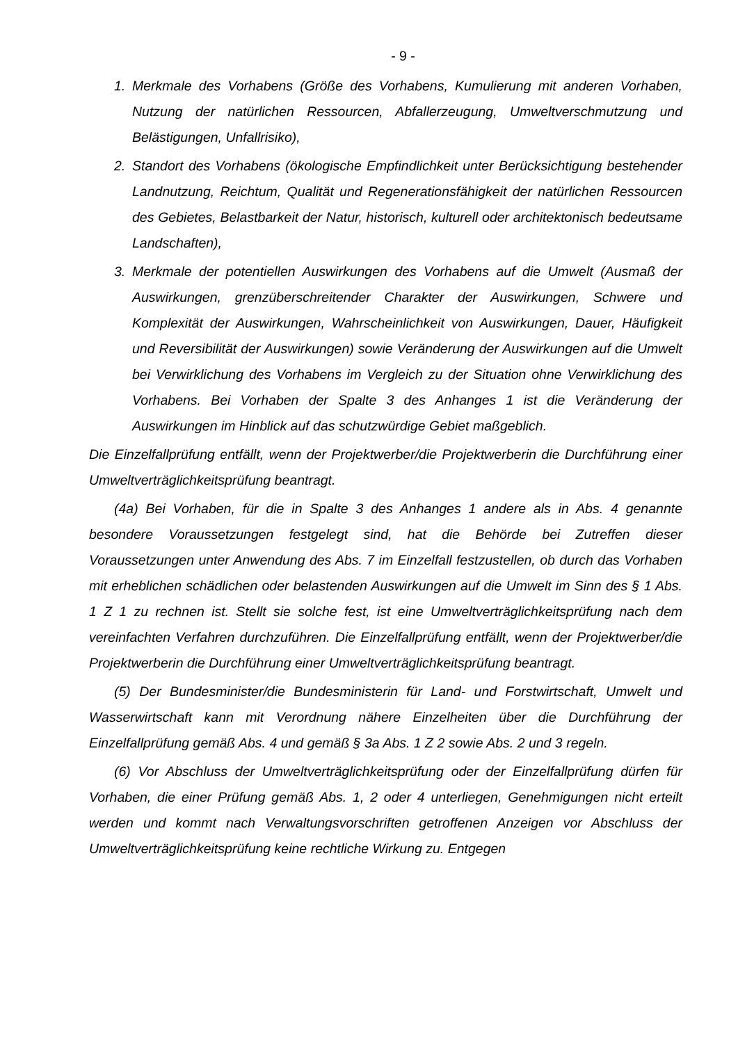- 9 -
1. Merkmale des Vorhabens (Größe des Vorhabens, Kumulierung mit anderen Vorhaben, Nutzung der natürlichen Ressourcen, Abfallerzeugung, Umweltverschmutzung und Belästigungen, Unfallrisiko),
2. Standort des Vorhabens (ökologische Empfindlichkeit unter Berücksichtigung bestehender Landnutzung, Reichtum, Qualität und Regenerationsfähigkeit der natürlichen Ressourcen des Gebietes, Belastbarkeit der Natur, historisch, kulturell oder architektonisch bedeutsame Landschaften),
3. Merkmale der potentiellen Auswirkungen des Vorhabens auf die Umwelt (Ausmaß der Auswirkungen, grenzüberschreitender Charakter der Auswirkungen, Schwere und Komplexität der Auswirkungen, Wahrscheinlichkeit von Auswirkungen, Dauer, Häufigkeit und Reversibilität der Auswirkungen) sowie Veränderung der Auswirkungen auf die Umwelt bei Verwirklichung des Vorhabens im Vergleich zu der Situation ohne Verwirklichung des Vorhabens. Bei Vorhaben der Spalte 3 des Anhanges 1 ist die Veränderung der Auswirkungen im Hinblick auf das schutzwürdige Gebiet maßgeblich.
Die Einzelfallprüfung entfällt, wenn der Projektwerber/die Projektwerberin die Durchführung einer Umweltverträglichkeitsprüfung beantragt.
(4a) Bei Vorhaben, für die in Spalte 3 des Anhanges 1 andere als in Abs. 4 genannte besondere Voraussetzungen festgelegt sind, hat die Behörde bei Zutreffen dieser Voraussetzungen unter Anwendung des Abs. 7 im Einzelfall festzustellen, ob durch das Vorhaben mit erheblichen schädlichen oder belastenden Auswirkungen auf die Umwelt im Sinn des § 1 Abs. 1 Z 1 zu rechnen ist. Stellt sie solche fest, ist eine Umweltverträglichkeitsprüfung nach dem vereinfachten Verfahren durchzuführen. Die Einzelfallprüfung entfällt, wenn der Projektwerber/die Projektwerberin die Durchführung einer Umweltverträglichkeitsprüfung beantragt.
(5) Der Bundesminister/die Bundesministerin für Land- und Forstwirtschaft, Umwelt und Wasserwirtschaft kann mit Verordnung nähere Einzelheiten über die Durchführung der Einzelfallprüfung gemäß Abs. 4 und gemäß § 3a Abs. 1 Z 2 sowie Abs. 2 und 3 regeln.
(6) Vor Abschluss der Umweltverträglichkeitsprüfung oder der Einzelfallprüfung dürfen für Vorhaben, die einer Prüfung gemäß Abs. 1, 2 oder 4 unterliegen, Genehmigungen nicht erteilt werden und kommt nach Verwaltungsvorschriften getroffenen Anzeigen vor Abschluss der Umweltverträglichkeitsprüfung keine rechtliche Wirkung zu. Entgegen